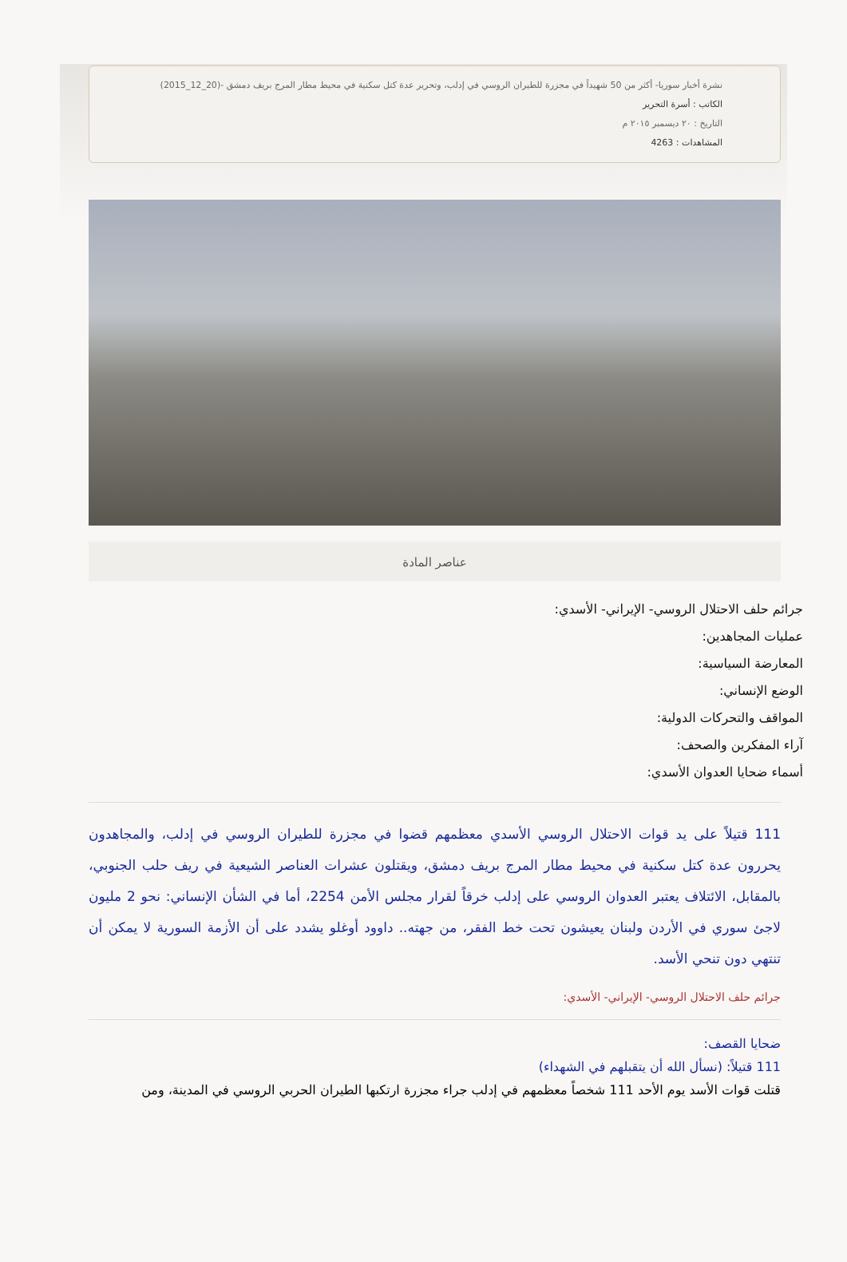نشرة أخبار سوريا- أكثر من 50 شهيداً في مجزرة للطيران الروسي في إدلب، وتحرير عدة كتل سكنية في محيط مطار المرج بريف دمشق -(20_12_2015)
الكاتب : أسرة التحرير
التاريخ : ٢٠ ديسمبر ٢٠١٥ م
المشاهدات : 4263
عناصر المادة
جرائم حلف الاحتلال الروسي- الإيراني- الأسدي:
عمليات المجاهدين:
المعارضة السياسية:
الوضع الإنساني:
المواقف والتحركات الدولية:
آراء المفكرين والصحف:
أسماء ضحايا العدوان الأسدي:
111 قتيلاً على يد قوات الاحتلال الروسي الأسدي معظمهم قضوا في مجزرة للطيران الروسي في إدلب، والمجاهدون يحررون عدة كتل سكنية في محيط مطار المرج بريف دمشق، ويقتلون عشرات العناصر الشيعية في ريف حلب الجنوبي، بالمقابل، الائتلاف يعتبر العدوان الروسي على إدلب خرقاً لقرار مجلس الأمن 2254، أما في الشأن الإنساني: نحو 2 مليون لاجئ سوري في الأردن ولبنان يعيشون تحت خط الفقر، من جهته.. داوود أوغلو يشدد على أن الأزمة السورية لا يمكن أن تنتهي دون تنحي الأسد.
جرائم حلف الاحتلال الروسي- الإيراني- الأسدي:
ضحايا القصف:
111 قتيلاً: (نسأل الله أن يتقبلهم في الشهداء)
قتلت قوات الأسد يوم الأحد 111 شخصاً معظمهم في إدلب جراء مجزرة ارتكبها الطيران الحربي الروسي في المدينة، ومن